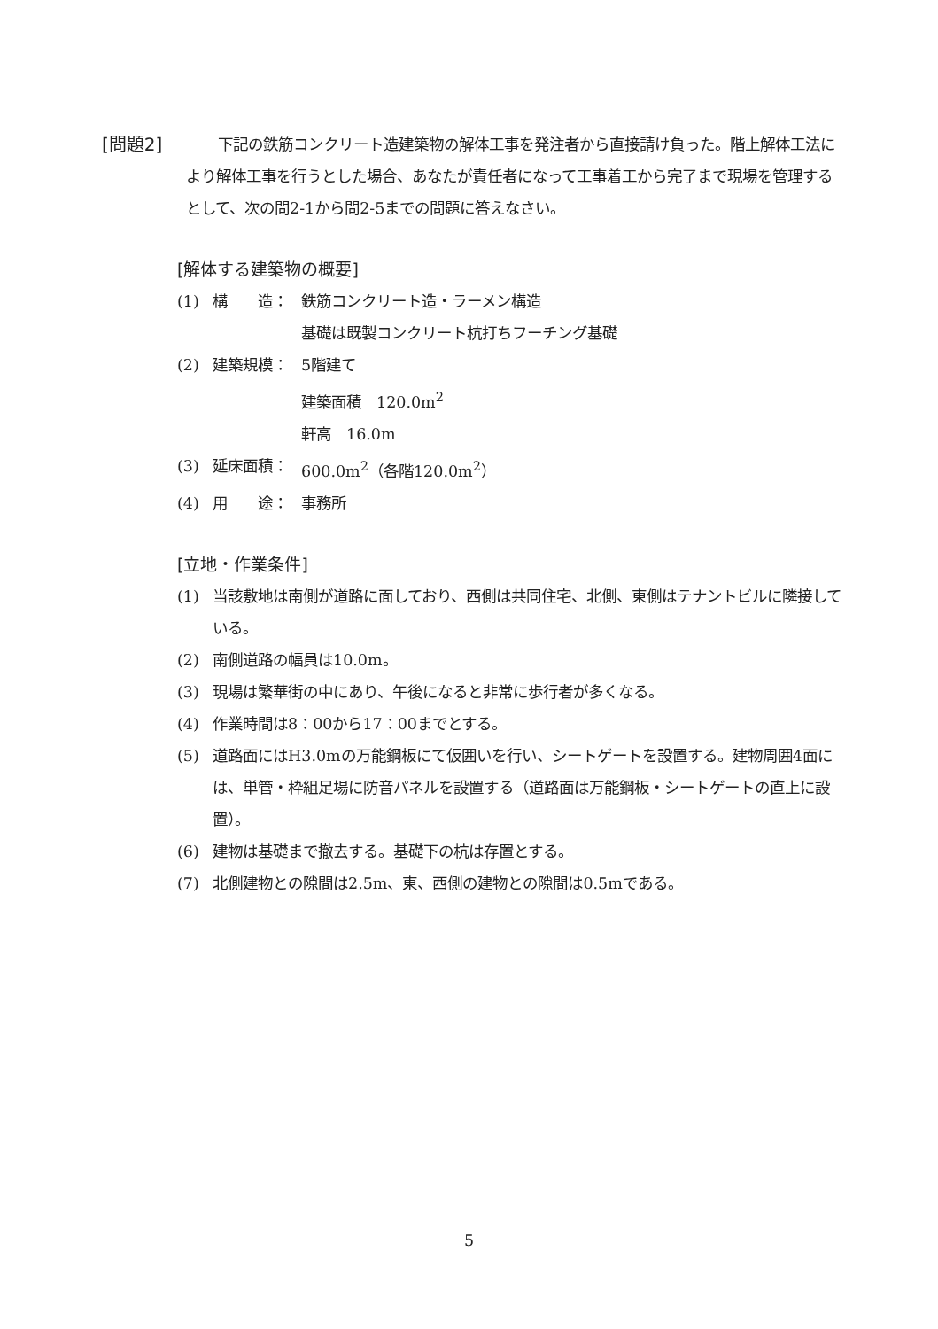[問題2] 下記の鉄筋コンクリート造建築物の解体工事を発注者から直接請け負った。階上解体工法により解体工事を行うとした場合、あなたが責任者になって工事着工から完了まで現場を管理するとして、次の問2-1から問2-5までの問題に答えなさい。
[解体する建築物の概要]
(1) 構　　造： 鉄筋コンクリート造・ラーメン構造
基礎は既製コンクリート杭打ちフーチング基礎
(2) 建築規模： 5階建て
建築面積　120.0m<sup>2</sup>
軒高　16.0m
(3) 延床面積： 600.0m<sup>2</sup>（各階120.0m<sup>2</sup>）
(4) 用　　途： 事務所
[立地・作業条件]
(1) 当該敷地は南側が道路に面しており、西側は共同住宅、北側、東側はテナントビルに隣接している。
(2) 南側道路の幅員は10.0m。
(3) 現場は繁華街の中にあり、午後になると非常に歩行者が多くなる。
(4) 作業時間は8：00から17：00までとする。
(5) 道路面にはH3.0mの万能鋼板にて仮囲いを行い、シートゲートを設置する。建物周囲4面には、単管・枠組足場に防音パネルを設置する（道路面は万能鋼板・シートゲートの直上に設置）。
(6) 建物は基礎まで撤去する。基礎下の杭は存置とする。
(7) 北側建物との隙間は2.5m、東、西側の建物との隙間は0.5mである。
5